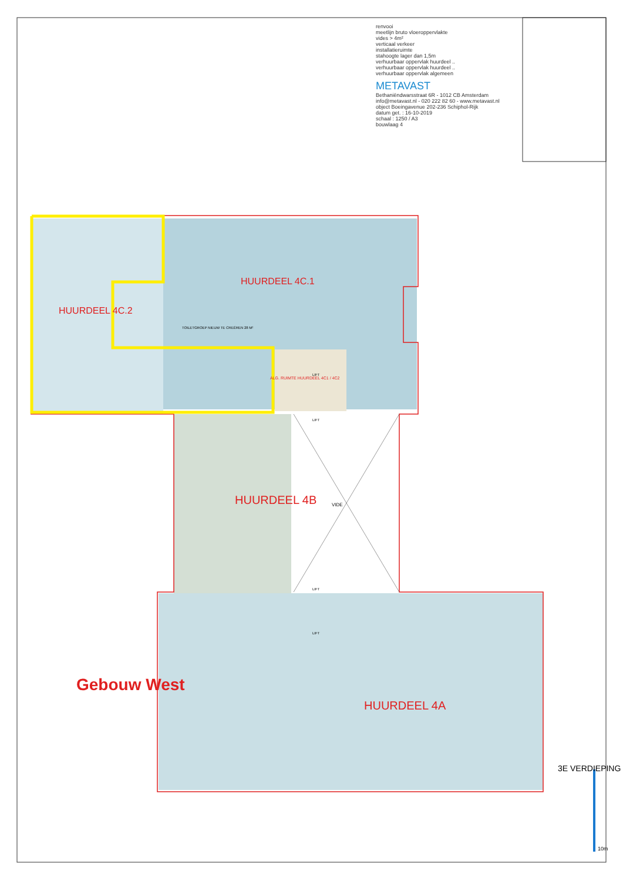renvooi
meetlijn bruto vloeroppervlakte
vides > 4m²
verticaal verkeer
installatieruimte
stahoogte lager dan 1,5m
verhuurbaar oppervlak huurdeel ..
verhuurbaar oppervlak huurdeel ..
verhuurbaar oppervlak algemeen
METAVAST
Bethaniëndwarsstraat 6R - 1012 CB Amsterdam
info@metavast.nl - 020 222 82 60 - www.metavast.nl
object Boeingavenue 202-236 Schiphol-Rijk
datum get. : 16-10-2019
schaal : 1250 / A3
bouwlaag 4
HUURDEEL 4C.2
HUURDEEL 4C.1
TOILETGROEP NIEUW TE CREËREN 28 M²
ALG. RUIMTE HUURDEEL 4C1 / 4C2
LIFT
LIFT
HUURDEEL 4B VIDE
LIFT
LIFT
Gebouw West
HUURDEEL 4A
3E VERDIEPING
10m